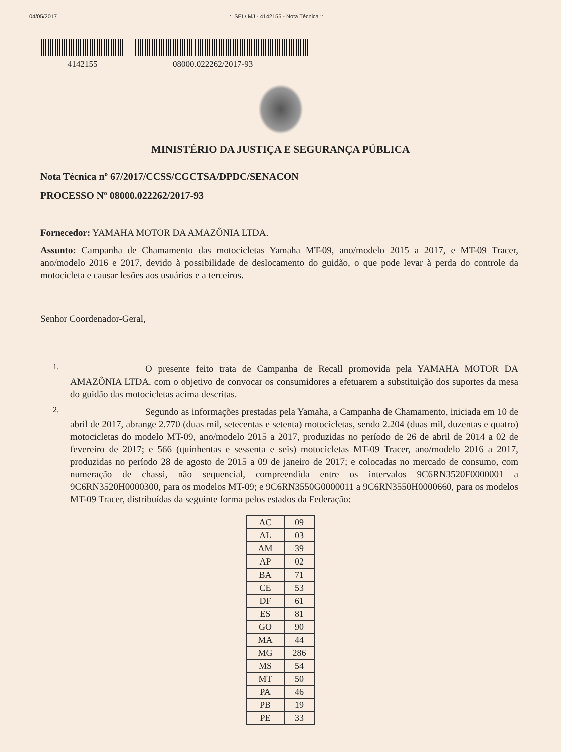04/05/2017:: SEI / MJ - 4142155 - Nota Técnica ::
4142155 08000.022262/2017-93
MINISTÉRIO DA JUSTIÇA E SEGURANÇA PÚBLICA
Nota Técnica nº 67/2017/CCSS/CGCTSA/DPDC/SENACON
PROCESSO Nº 08000.022262/2017-93
Fornecedor: YAMAHA MOTOR DA AMAZÔNIA LTDA.
Assunto: Campanha de Chamamento das motocicletas Yamaha MT-09, ano/modelo 2015 a 2017, e MT-09 Tracer, ano/modelo 2016 e 2017, devido à possibilidade de deslocamento do guidão, o que pode levar à perda do controle da motocicleta e causar lesões aos usuários e a terceiros.
Senhor Coordenador-Geral,
1.
O presente feito trata de Campanha de Recall promovida pela YAMAHA MOTOR DA AMAZÔNIA LTDA. com o objetivo de convocar os consumidores a efetuarem a substituição dos suportes da mesa do guidão das motocicletas acima descritas.
2.
Segundo as informações prestadas pela Yamaha, a Campanha de Chamamento, iniciada em 10 de abril de 2017, abrange 2.770 (duas mil, setecentas e setenta) motocicletas, sendo 2.204 (duas mil, duzentas e quatro) motocicletas do modelo MT-09, ano/modelo 2015 a 2017, produzidas no período de 26 de abril de 2014 a 02 de fevereiro de 2017; e 566 (quinhentas e sessenta e seis) motocicletas MT-09 Tracer, ano/modelo 2016 a 2017, produzidas no período 28 de agosto de 2015 a 09 de janeiro de 2017; e colocadas no mercado de consumo, com numeração de chassi, não sequencial, compreendida entre os intervalos 9C6RN3520F0000001 a 9C6RN3520H0000300, para os modelos MT-09; e 9C6RN3550G0000011 a 9C6RN3550H0000660, para os modelos MT-09 Tracer, distribuídas da seguinte forma pelos estados da Federação:
| AC | 09 |
| AL | 03 |
| AM | 39 |
| AP | 02 |
| BA | 71 |
| CE | 53 |
| DF | 61 |
| ES | 81 |
| GO | 90 |
| MA | 44 |
| MG | 286 |
| MS | 54 |
| MT | 50 |
| PA | 46 |
| PB | 19 |
| PE | 33 |